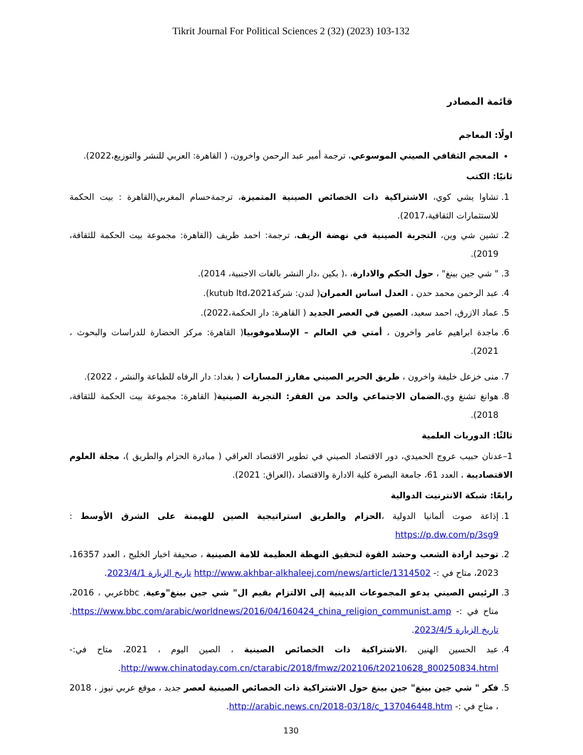Tikrit Journal For Political Sciences 2 (32) (2023) 103-132
قائمة المصادر
اولًا: المعاجم
المعجم الثقافي الصيني الموسوعي، ترجمة أمير عبد الرحمن واخرون، ( القاهرة: العربي للنشر والتوزيع،2022).
ثانيًا: الكتب
1. تشاوا يشي كوي، الاشتراكية ذات الخصائص الصينية المتميزة، ترجمةحسام المغربي(القاهرة : بيت الحكمة للاستثمارات الثقافية،2017).
2. تشين شي وين، التجربة الصينية في نهضة الريف، ترجمة: احمد ظريف (القاهرة: مجموعة بيت الحكمة للثقافة، 2019).
3. " شي جين بينغ" ، حول الحكم والادارة، ،( بكين ،دار النشر بالغات الاجنبية، 2014).
4. عبد الرحمن محمد حدن ، العدل اساس العمران( لندن: شركةkutub ltd،2021).
5. عماد الازرق، احمد سعيد، الصين في العصر الجديد ( القاهرة: دار الحكمة،2022).
6. ماجدة ابراهيم عامر واخرون ، أمتي في العالم – الإسلاموفوبيا( القاهرة: مركز الحضارة للدراسات والبحوث ، 2021).
7. منى خزعل خليفة واخرون ، طريق الحرير الصيني مفارز المسارات ( بغداد: دار الرفاه للطباعة والنشر ، 2022).
8. هوانغ تشنغ وي،الضمان الاجتماعي والحد من الفقر: التجربة الصينية( القاهرة: مجموعة بيت الحكمة للثقافة، 2018).
ثالثًا: الدوريات العلمية
1–عدنان حبيب عروج الحميدي، دور الاقتصاد الصيني في تطوير الاقتصاد العراقي ( مبادرة الحزام والطريق )، مجلة العلوم الاقتصاديبة ، العدد 61، جامعة البصرة كلية الادارة والاقتصاد ،(العراق: 2021).
رابعًا: شبكة الانترنيت الدوالية
1. إذاعة صوت ألمانيا الدولية ،الحزام والطريق استراتيجية الصين للهيمنة على الشرق الأوسط : https://p.dw.com/p/3sg9
2. توحيد ارادة الشعب وحشد القوة لتحقيق النهظة العظيمة للامة الصينية ، صحيفة اخبار الخليج ، العدد 16357، 2023، متاح في :- http://www.akhbar-alkhaleej.com/news/article/1314502 تاريخ الزيارة 2023/4/1.
3. الرئيس الصيني يدعو المجموعات الدينية إلى الالتزام بقيم ال" شي جين بينغ"وعية, bbcعربي ، 2016، متاح في :- https://www.bbc.com/arabic/worldnews/2016/04/160424_china_religion_communist.amp. تاريخ الزيارة 2023/4/5.
4. عبد الحسين الهنين ،الاشتراكية ذات الخصائص الصينية ، الصين اليوم ، 2021، متاح في:- http://www.chinatoday.com.cn/ctarabic/2018/fmwz/202106/t20210628_800250834.html.
5. فكر " شي جين بينغ" جين بينغ حول الاشتراكية ذات الخصائص الصينية لعصر جديد ، موقع عربي نيوز ، 2018 ، متاح في :- http://arabic.news.cn/2018-03/18/c_137046448.htm.
130